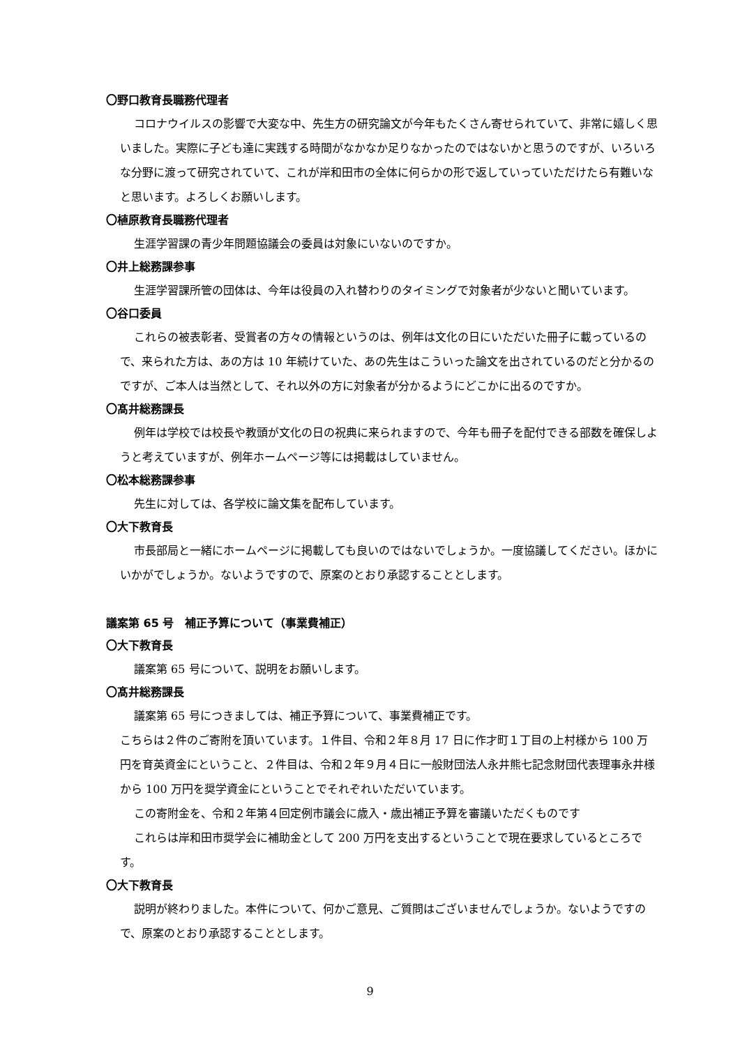〇野口教育長職務代理者
コロナウイルスの影響で大変な中、先生方の研究論文が今年もたくさん寄せられていて、非常に嬉しく思いました。実際に子ども達に実践する時間がなかなか足りなかったのではないかと思うのですが、いろいろな分野に渡って研究されていて、これが岸和田市の全体に何らかの形で返していっていただけたら有難いなと思います。よろしくお願いします。
〇植原教育長職務代理者
生涯学習課の青少年問題協議会の委員は対象にいないのですか。
〇井上総務課参事
生涯学習課所管の団体は、今年は役員の入れ替わりのタイミングで対象者が少ないと聞いています。
〇谷口委員
これらの被表彰者、受賞者の方々の情報というのは、例年は文化の日にいただいた冊子に載っているので、来られた方は、あの方は 10 年続けていた、あの先生はこういった論文を出されているのだと分かるのですが、ご本人は当然として、それ以外の方に対象者が分かるようにどこかに出るのですか。
〇髙井総務課長
例年は学校では校長や教頭が文化の日の祝典に来られますので、今年も冊子を配付できる部数を確保しようと考えていますが、例年ホームページ等には掲載はしていません。
〇松本総務課参事
先生に対しては、各学校に論文集を配布しています。
〇大下教育長
市長部局と一緒にホームページに掲載しても良いのではないでしょうか。一度協議してください。ほかにいかがでしょうか。ないようですので、原案のとおり承認することとします。
議案第 65 号　補正予算について（事業費補正）
〇大下教育長
議案第 65 号について、説明をお願いします。
〇髙井総務課長
議案第 65 号につきましては、補正予算について、事業費補正です。
こちらは２件のご寄附を頂いています。１件目、令和２年８月 17 日に作才町１丁目の上村様から 100 万円を育英資金にということ、２件目は、令和２年９月４日に一般財団法人永井熊七記念財団代表理事永井様から 100 万円を奨学資金にということでそれぞれいただいています。
この寄附金を、令和２年第４回定例市議会に歳入・歳出補正予算を審議いただくものです
これらは岸和田市奨学会に補助金として 200 万円を支出するということで現在要求しているところです。
〇大下教育長
説明が終わりました。本件について、何かご意見、ご質問はございませんでしょうか。ないようですので、原案のとおり承認することとします。
9